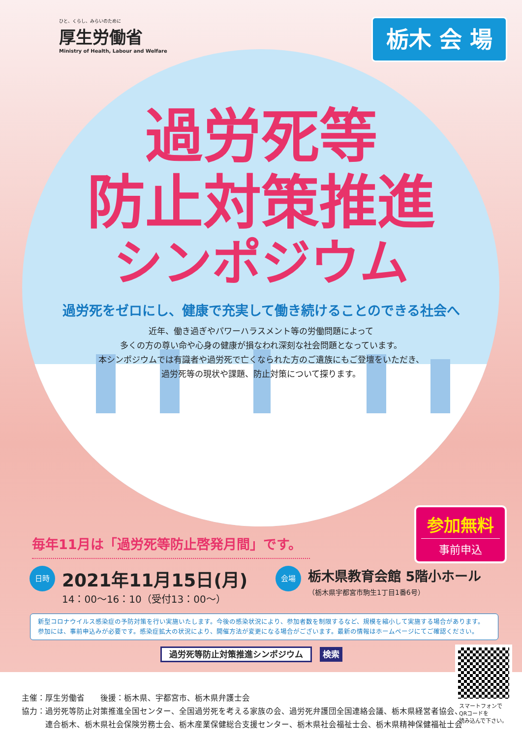ひと、くらし、みらいのために
厚生労働省
Ministry of Health, Labour and Welfare
栃木 会 場
過労死等
防止対策推進
シンポジウム
過労死をゼロにし、健康で充実して働き続けることのできる社会へ
近年、働き過ぎやパワーハラスメント等の労働問題によって
多くの方の尊い命や心身の健康が損なわれ深刻な社会問題となっています。
本シンポジウムでは有識者や過労死で亡くなられた方のご遺族にもご登壇をいただき、
過労死等の現状や課題、防止対策について探ります。
参加無料
事前申込
毎年11月は「過労死等防止啓発月間」です。
日時 2021年11月15日(月)
14：00〜16：10（受付13：00〜）
会場 栃木県教育会館 5階小ホール
（栃木県宇都宮市駒生1丁目1番6号）
新型コロナウイルス感染症の予防対策を行い実施いたします。今後の感染状況により、参加者数を制限するなど、規模を縮小して実施する場合があります。
参加には、事前申込みが必要です。感染症拡大の状況により、開催方法が変更になる場合がございます。最新の情報はホームページにてご確認ください。
過労死等防止対策推進シンポジウム 検索
主催：厚生労働省　　後援：栃木県、宇都宮市、栃木県弁護士会
協力：過労死等防止対策推進全国センター、全国過労死を考える家族の会、過労死弁護団全国連絡会議、栃木県経営者協会、
　　　連合栃木、栃木県社会保険労務士会、栃木産業保健総合支援センター、栃木県社会福祉士会、栃木県精神保健福祉士会
スマートフォンで
QRコードを
読み込んで下さい。